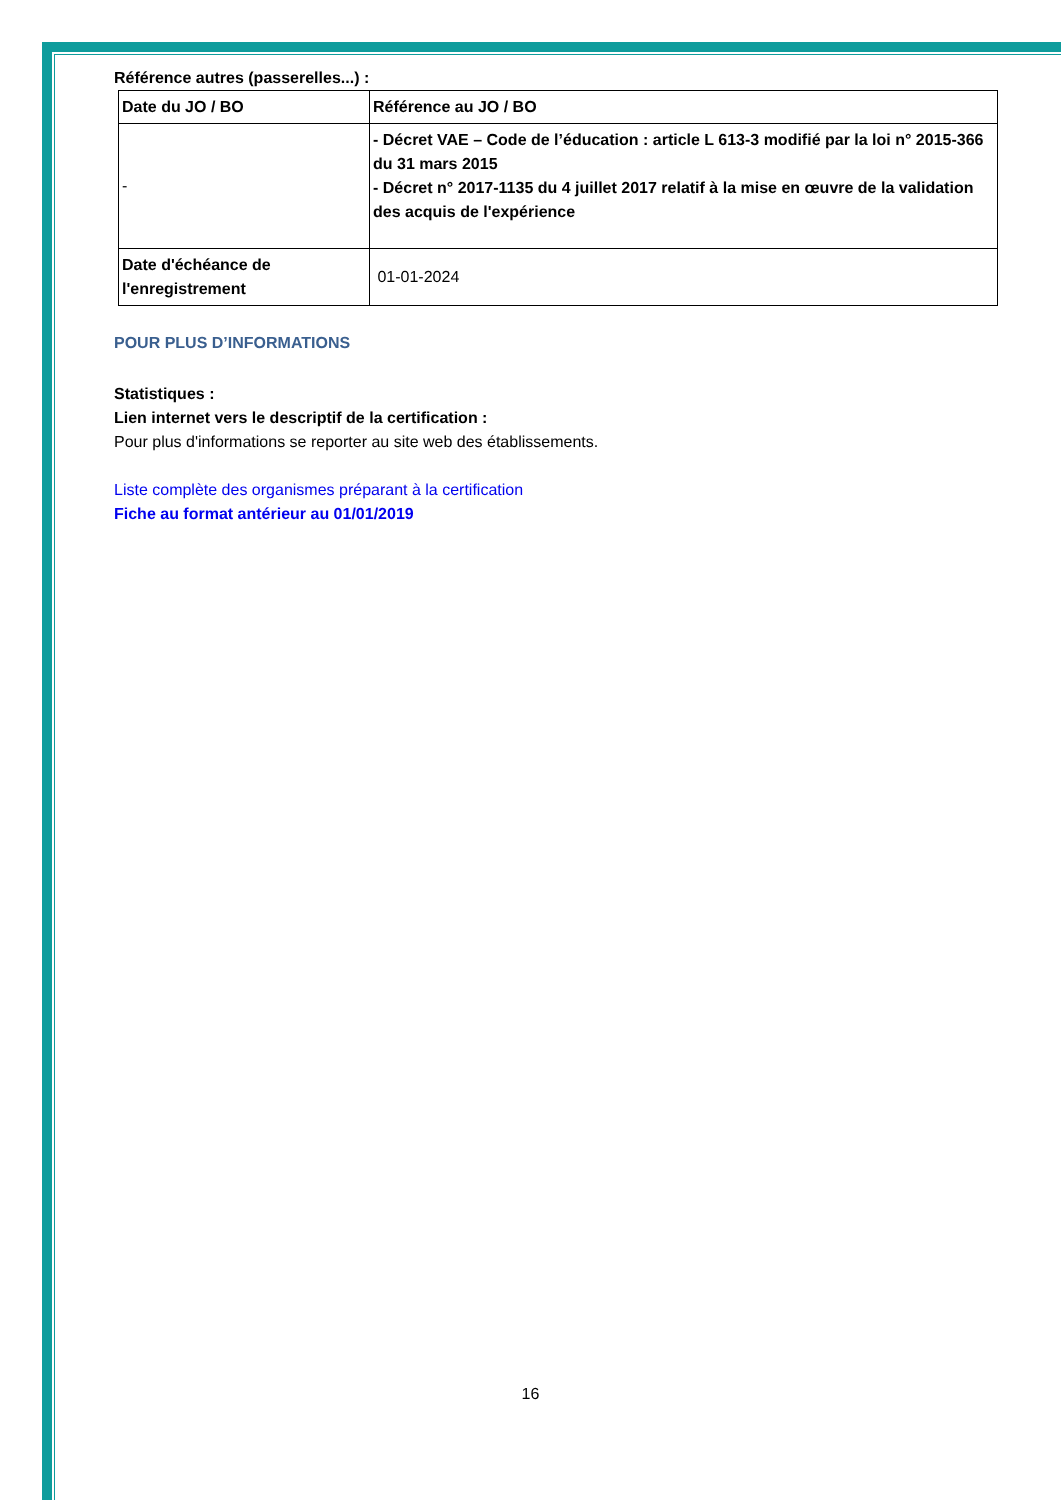Référence autres (passerelles...) :
| Date du JO / BO | Référence au JO / BO |
| - | - Décret VAE – Code de l’éducation : article L 613-3 modifié par la loi n° 2015-366 du 31 mars 2015 - Décret n° 2017-1135 du 4 juillet 2017 relatif à la mise en œuvre de la validation des acquis de l'expérience |
| Date d'échéance de l'enregistrement | 01-01-2024 |
POUR PLUS D’INFORMATIONS
Statistiques :
Lien internet vers le descriptif de la certification :
Pour plus d'informations se reporter au site web des établissements.
Liste complète des organismes préparant à la certification
Fiche au format antérieur au 01/01/2019
16